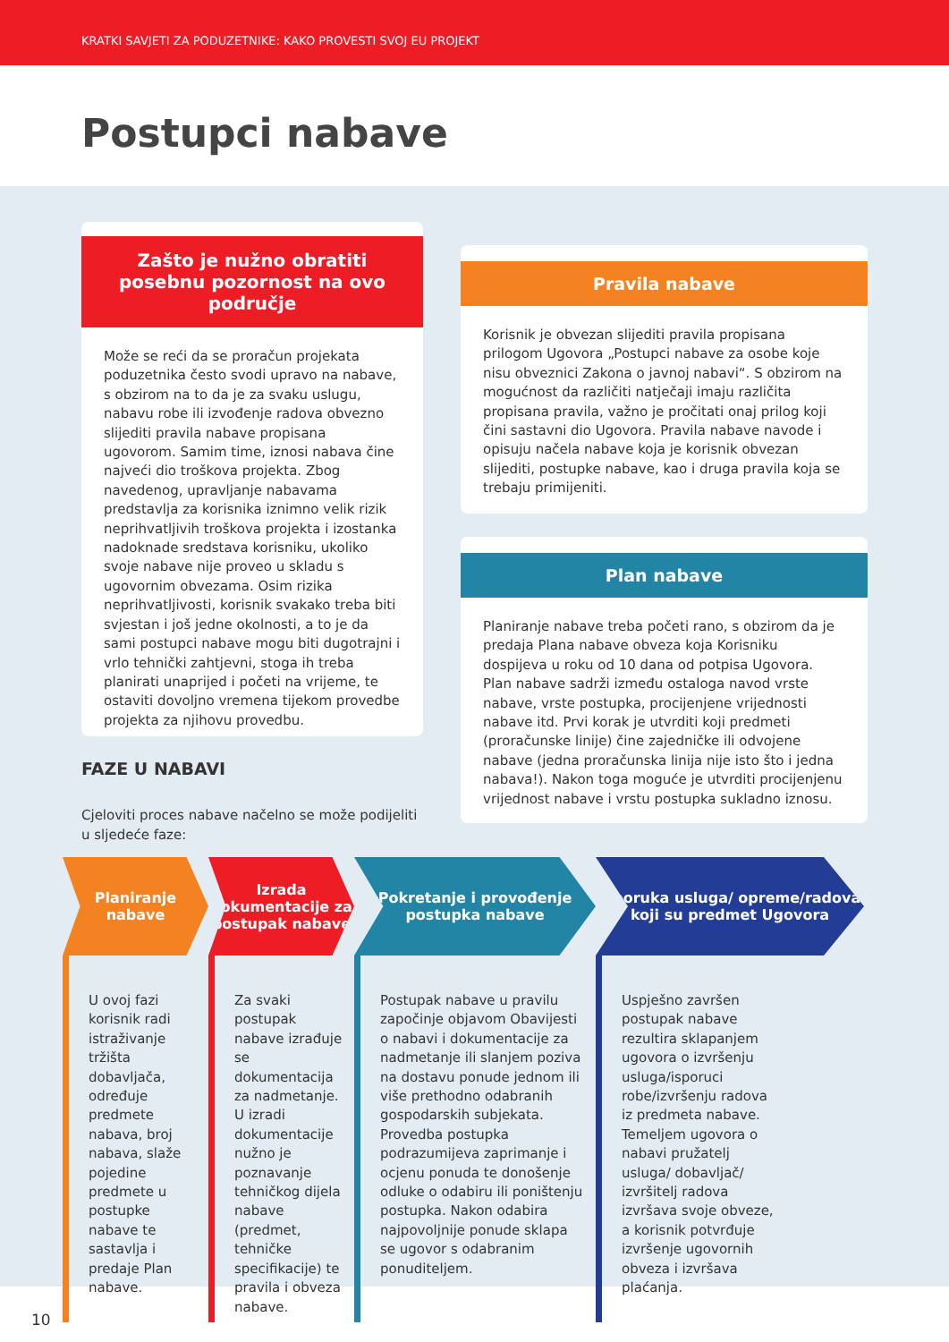KRATKI SAVJETI ZA PODUZETNIKE: KAKO PROVESTI SVOJ EU PROJEKT
Postupci nabave
Zašto je nužno obratiti posebnu pozornost na ovo područje
Može se reći da se proračun projekata poduzetnika često svodi upravo na nabave, s obzirom na to da je za svaku uslugu, nabavu robe ili izvođenje radova obvezno slijediti pravila nabave propisana ugovorom. Samim time, iznosi nabava čine najveći dio troškova projekta. Zbog navedenog, upravljanje nabavama predstavlja za korisnika iznimno velik rizik neprihvatljivih troškova projekta i izostanka nadoknade sredstava korisniku, ukoliko svoje nabave nije proveo u skladu s ugovornim obvezama. Osim rizika neprihvatljivosti, korisnik svakako treba biti svjestan i još jedne okolnosti, a to je da sami postupci nabave mogu biti dugotrajni i vrlo tehnički zahtjevni, stoga ih treba planirati unaprijed i početi na vrijeme, te ostaviti dovoljno vremena tijekom provedbe projekta za njihovu provedbu.
Pravila nabave
Korisnik je obvezan slijediti pravila propisana prilogom Ugovora „Postupci nabave za osobe koje nisu obveznici Zakona o javnoj nabavi“. S obzirom na mogućnost da različiti natječaji imaju različita propisana pravila, važno je pročitati onaj prilog koji čini sastavni dio Ugovora. Pravila nabave navode i opisuju načela nabave koja je korisnik obvezan slijediti, postupke nabave, kao i druga pravila koja se trebaju primijeniti.
Plan nabave
Planiranje nabave treba početi rano, s obzirom da je predaja Plana nabave obveza koja Korisniku dospijeva u roku od 10 dana od potpisa Ugovora. Plan nabave sadrži između ostaloga navod vrste nabave, vrste postupka, procijenjene vrijednosti nabave itd. Prvi korak je utvrditi koji predmeti (proračunske linije) čine zajedničke ili odvojene nabave (jedna proračunska linija nije isto što i jedna nabava!). Nakon toga moguće je utvrditi procijenjenu vrijednost nabave i vrstu postupka sukladno iznosu.
FAZE U NABAVI
Cjeloviti proces nabave načelno se može podijeliti u sljedeće faze:
Planiranje
nabave
U ovoj fazi korisnik radi istraživanje tržišta dobavljača, određuje predmete nabava, broj nabava, slaže pojedine predmete u postupke nabave te sastavlja i predaje Plan nabave.
Izrada dokumentacije za postupak nabave
Za svaki postupak nabave izrađuje se dokumentacija za nadmetanje. U izradi dokumentacije nužno je poznavanje tehničkog dijela nabave (predmet, tehničke specifikacije) te pravila i obveza nabave.
Pokretanje i provođenje postupka nabave
Postupak nabave u pravilu započinje objavom Obavijesti o nabavi i dokumentacije za nadmetanje ili slanjem poziva na dostavu ponude jednom ili više prethodno odabranih gospodarskih subjekata. Provedba postupka podrazumijeva zaprimanje i ocjenu ponuda te donošenje odluke o odabiru ili poništenju postupka. Nakon odabira najpovoljnije ponude sklapa se ugovor s odabranim ponuditeljem.
Isporuka usluga/ opreme/radova koji su predmet Ugovora
Uspješno završen postupak nabave rezultira sklapanjem ugovora o izvršenju usluga/isporuci robe/izvršenju radova iz predmeta nabave. Temeljem ugovora o nabavi pružatelj usluga/ dobavljač/ izvršitelj radova izvršava svoje obveze, a korisnik potvrđuje izvršenje ugovornih obveza i izvršava plaćanja.
10